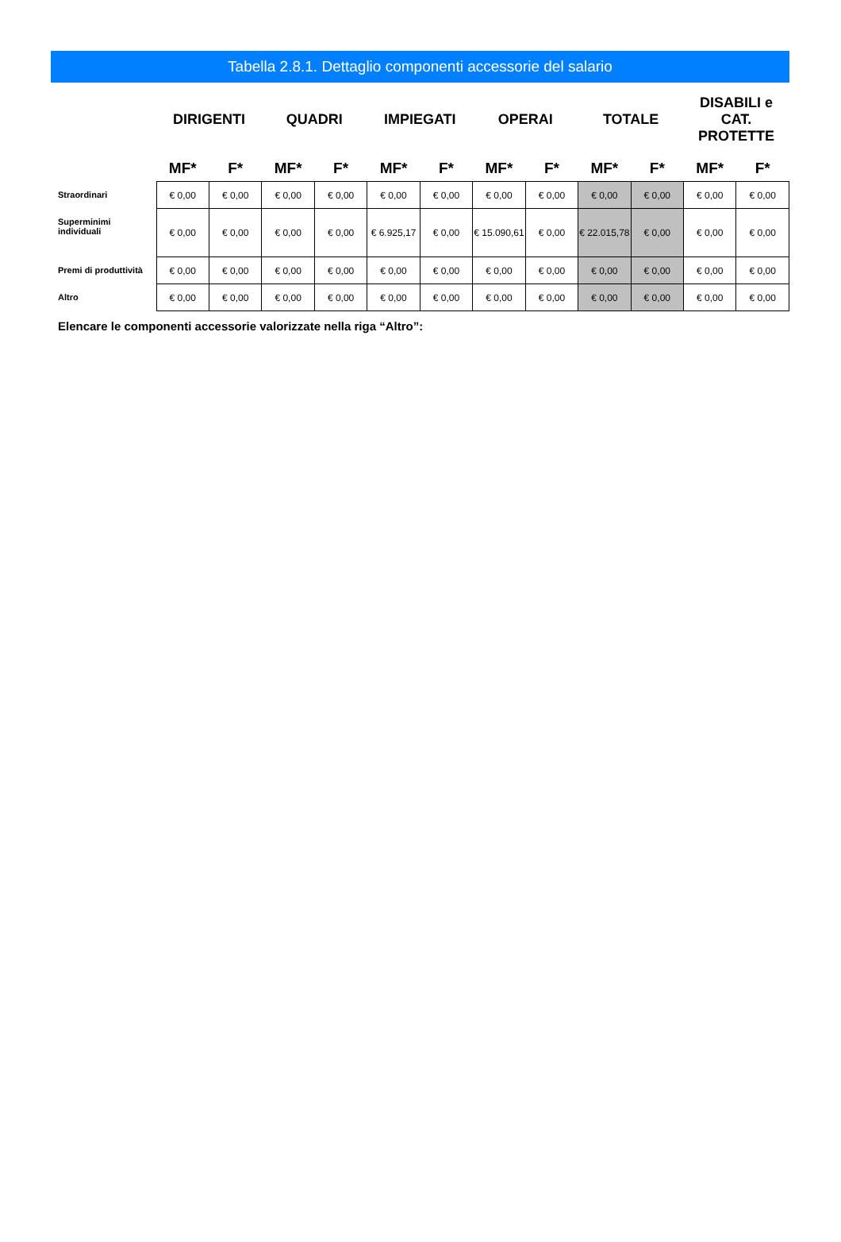Tabella 2.8.1. Dettaglio componenti accessorie del salario
| | DIRIGENTI | | QUADRI | | IMPIEGATI | | OPERAI | | TOTALE | | DISABILI e CAT. PROTETTE | |
| --- | --- | --- | --- | --- | --- | --- | --- | --- | --- | --- | --- | --- |
| | MF* | F* | MF* | F* | MF* | F* | MF* | F* | MF* | F* | MF* | F* |
| Straordinari | € 0,00 | € 0,00 | € 0,00 | € 0,00 | € 0,00 | € 0,00 | € 0,00 | € 0,00 | € 0,00 | € 0,00 | € 0,00 | € 0,00 |
| Superminimi individuali | € 0,00 | € 0,00 | € 0,00 | € 0,00 | € 6.925,17 | € 0,00 | € 15.090,61 | € 0,00 | € 22.015,78 | € 0,00 | € 0,00 | € 0,00 |
| Premi di produttività | € 0,00 | € 0,00 | € 0,00 | € 0,00 | € 0,00 | € 0,00 | € 0,00 | € 0,00 | € 0,00 | € 0,00 | € 0,00 | € 0,00 |
| Altro | € 0,00 | € 0,00 | € 0,00 | € 0,00 | € 0,00 | € 0,00 | € 0,00 | € 0,00 | € 0,00 | € 0,00 | € 0,00 | € 0,00 |
Elencare le componenti accessorie valorizzate nella riga “Altro”: